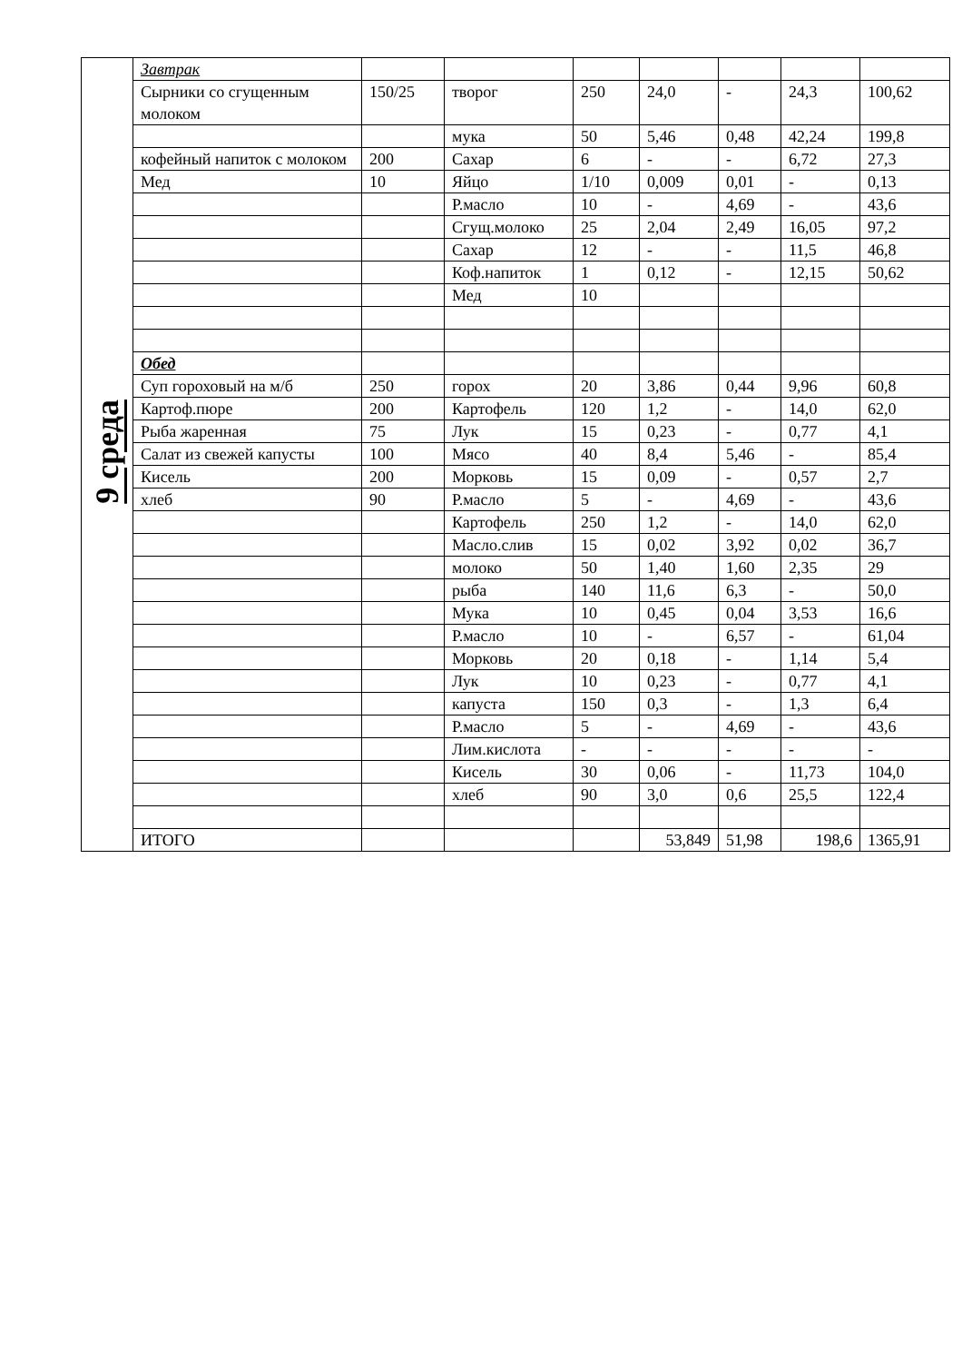| 9 среда | Завтрак | | | | | | | |
| | Сырники со сгущенным молоком | 150/25 | творог | 250 | 24,0 | - | 24,3 | 100,62 |
| | | | мука | 50 | 5,46 | 0,48 | 42,24 | 199,8 |
| | кофейный напиток с молоком | 200 | Сахар | 6 | - | - | 6,72 | 27,3 |
| | Мед | 10 | Яйцо | 1/10 | 0,009 | 0,01 | - | 0,13 |
| | | | Р.масло | 10 | - | 4,69 | - | 43,6 |
| | | | Сгущ.молоко | 25 | 2,04 | 2,49 | 16,05 | 97,2 |
| | | | Сахар | 12 | - | - | 11,5 | 46,8 |
| | | | Коф.напиток | 1 | 0,12 | - | 12,15 | 50,62 |
| | | | Мед | 10 | | | | |
| | Обед | | | | | | | |
| | Суп гороховый на м/б | 250 | горох | 20 | 3,86 | 0,44 | 9,96 | 60,8 |
| | Картоф.пюре | 200 | Картофель | 120 | 1,2 | - | 14,0 | 62,0 |
| | Рыба жаренная | 75 | Лук | 15 | 0,23 | - | 0,77 | 4,1 |
| | Салат из свежей капусты | 100 | Мясо | 40 | 8,4 | 5,46 | - | 85,4 |
| | Кисель | 200 | Морковь | 15 | 0,09 | - | 0,57 | 2,7 |
| | хлеб | 90 | Р.масло | 5 | - | 4,69 | - | 43,6 |
| | | | Картофель | 250 | 1,2 | - | 14,0 | 62,0 |
| | | | Масло.слив | 15 | 0,02 | 3,92 | 0,02 | 36,7 |
| | | | молоко | 50 | 1,40 | 1,60 | 2,35 | 29 |
| | | | рыба | 140 | 11,6 | 6,3 | - | 50,0 |
| | | | Мука | 10 | 0,45 | 0,04 | 3,53 | 16,6 |
| | | | Р.масло | 10 | - | 6,57 | - | 61,04 |
| | | | Морковь | 20 | 0,18 | - | 1,14 | 5,4 |
| | | | Лук | 10 | 0,23 | - | 0,77 | 4,1 |
| | | | капуста | 150 | 0,3 | - | 1,3 | 6,4 |
| | | | Р.масло | 5 | - | 4,69 | - | 43,6 |
| | | | Лим.кислота | - | - | - | - | - |
| | | | Кисель | 30 | 0,06 | - | 11,73 | 104,0 |
| | | | хлеб | 90 | 3,0 | 0,6 | 25,5 | 122,4 |
| | ИТОГО | | | | 53,849 | 51,98 | 198,6 | 1365,91 |